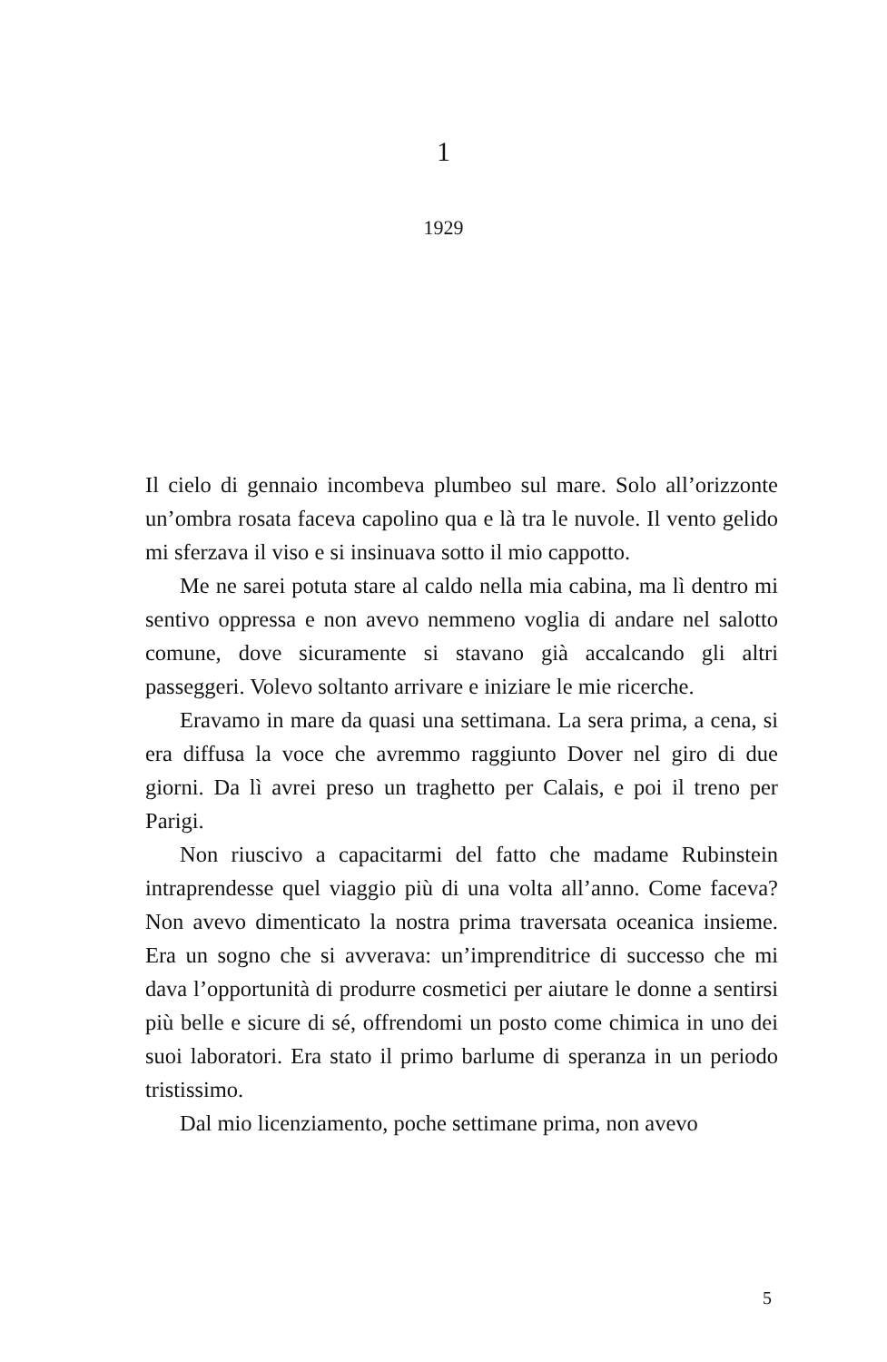1
1929
Il cielo di gennaio incombeva plumbeo sul mare. Solo all’orizzonte un’ombra rosata faceva capolino qua e là tra le nuvole. Il vento gelido mi sferzava il viso e si insinuava sotto il mio cappotto.
Me ne sarei potuta stare al caldo nella mia cabina, ma lì dentro mi sentivo oppressa e non avevo nemmeno voglia di andare nel salotto comune, dove sicuramente si stavano già accalcando gli altri passeggeri. Volevo soltanto arrivare e iniziare le mie ricerche.
Eravamo in mare da quasi una settimana. La sera prima, a cena, si era diffusa la voce che avremmo raggiunto Dover nel giro di due giorni. Da lì avrei preso un traghetto per Calais, e poi il treno per Parigi.
Non riuscivo a capacitarmi del fatto che madame Rubinstein intraprendesse quel viaggio più di una volta all’anno. Come faceva? Non avevo dimenticato la nostra prima traversata oceanica insieme. Era un sogno che si avverava: un’imprenditrice di successo che mi dava l’opportunità di produrre cosmetici per aiutare le donne a sentirsi più belle e sicure di sé, offrendomi un posto come chimica in uno dei suoi laboratori. Era stato il primo barlume di speranza in un periodo tristissimo.
Dal mio licenziamento, poche settimane prima, non avevo
5